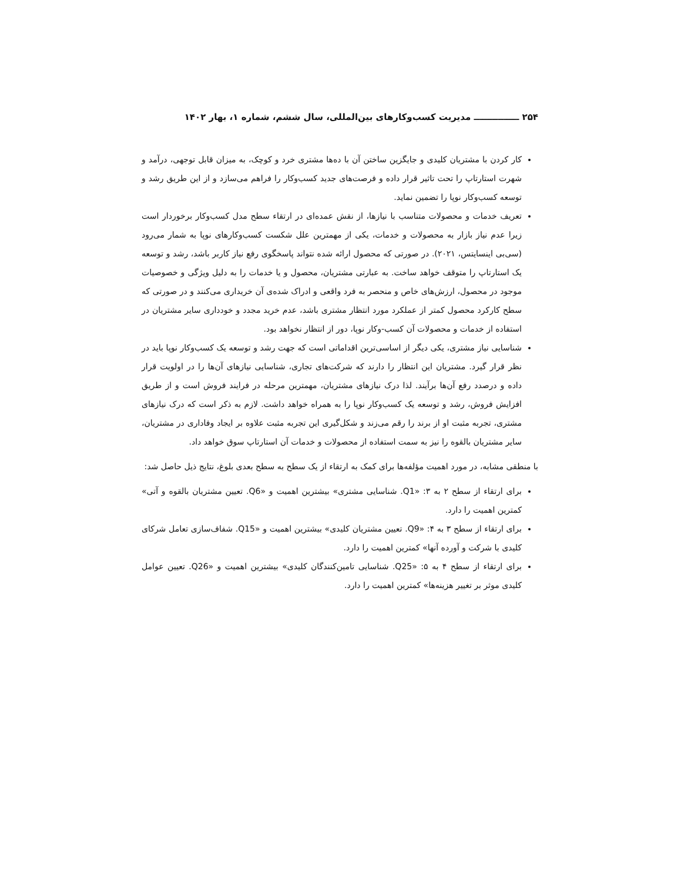۲۵۴ ـــــــــــــــ مدیریت کسب‌وکارهای بین‌المللی، سال ششم، شماره ۱، بهار ۱۴۰۲
کار کردن با مشتریان کلیدی و جایگزین ساختن آن با ده‌ها مشتری خرد و کوچک، به میزان قابل توجهی، درآمد و شهرت استارتاپ را تحت تاثیر قرار داده و فرصت‌های جدید کسب‌وکار را فراهم می‌سازد و از این طریق رشد و توسعه کسب‌وکار نوپا را تضمین نماید.
تعریف خدمات و محصولات متناسب با نیازها، از نقش عمده‌ای در ارتقاء سطح مدل کسب‌وکار برخوردار است زیرا عدم نیاز بازار به محصولات و خدمات، یکی از مهمترین علل شکست کسب‌وکارهای نوپا به شمار می‌رود (سی‌بی اینسایتس، ۲۰۲۱). در صورتی که محصول ارائه شده نتواند پاسخگوی رفع نیاز کاربر باشد، رشد و توسعه یک استارتاپ را متوقف خواهد ساخت. به عبارتی مشتریان، محصول و یا خدمات را به دلیل ویژگی و خصوصیات موجود در محصول، ارزش‌های خاص و منحصر به فرد واقعی و ادراک شده‌ی آن خریداری می‌کنند و در صورتی که سطح کارکرد محصول کمتر از عملکرد مورد انتظار مشتری باشد، عدم خرید مجدد و خودداری سایر مشتریان در استفاده از خدمات و محصولات آن کسب-وکار نوپا، دور از انتظار نخواهد بود.
شناسایی نیاز مشتری، یکی دیگر از اساسی‌ترین اقداماتی است که جهت رشد و توسعه یک کسب‌وکار نوپا باید در نظر قرار گیرد. مشتریان این انتظار را دارند که شرکت‌های تجاری، شناسایی نیازهای آن‌ها را در اولویت قرار داده و درصدد رفع آن‌ها برآیند. لذا درک نیازهای مشتریان، مهمترین مرحله در فرایند فروش است و از طریق افزایش فروش، رشد و توسعه یک کسب‌وکار نوپا را به همراه خواهد داشت. لازم به ذکر است که درک نیازهای مشتری، تجربه مثبت او از برند را رقم می‌زند و شکل‌گیری این تجربه مثبت علاوه بر ایجاد وفاداری در مشتریان، سایر مشتریان بالقوه را نیز به سمت استفاده از محصولات و خدمات آن استارتاپ سوق خواهد داد.
با منطقی مشابه، در مورد اهمیت مؤلفه‌ها برای کمک به ارتقاء از یک سطح به سطح بعدی بلوغ، نتایج ذیل حاصل شد:
برای ارتقاء از سطح ۲ به ۳: «Q1. شناسایی مشتری» بیشترین اهمیت و «Q6. تعیین مشتریان بالقوه و آتی» کمترین اهمیت را دارد.
برای ارتقاء از سطح ۳ به ۴: «Q9. تعیین مشتریان کلیدی» بیشترین اهمیت و «Q15. شفاف‌سازی تعامل شرکای کلیدی با شرکت و آورده آنها» کمترین اهمیت را دارد.
برای ارتقاء از سطح ۴ به ۵: «Q25. شناسایی تامین‌کنندگان کلیدی» بیشترین اهمیت و «Q26. تعیین عوامل کلیدی موثر بر تغییر هزینه‌ها» کمترین اهمیت را دارد.